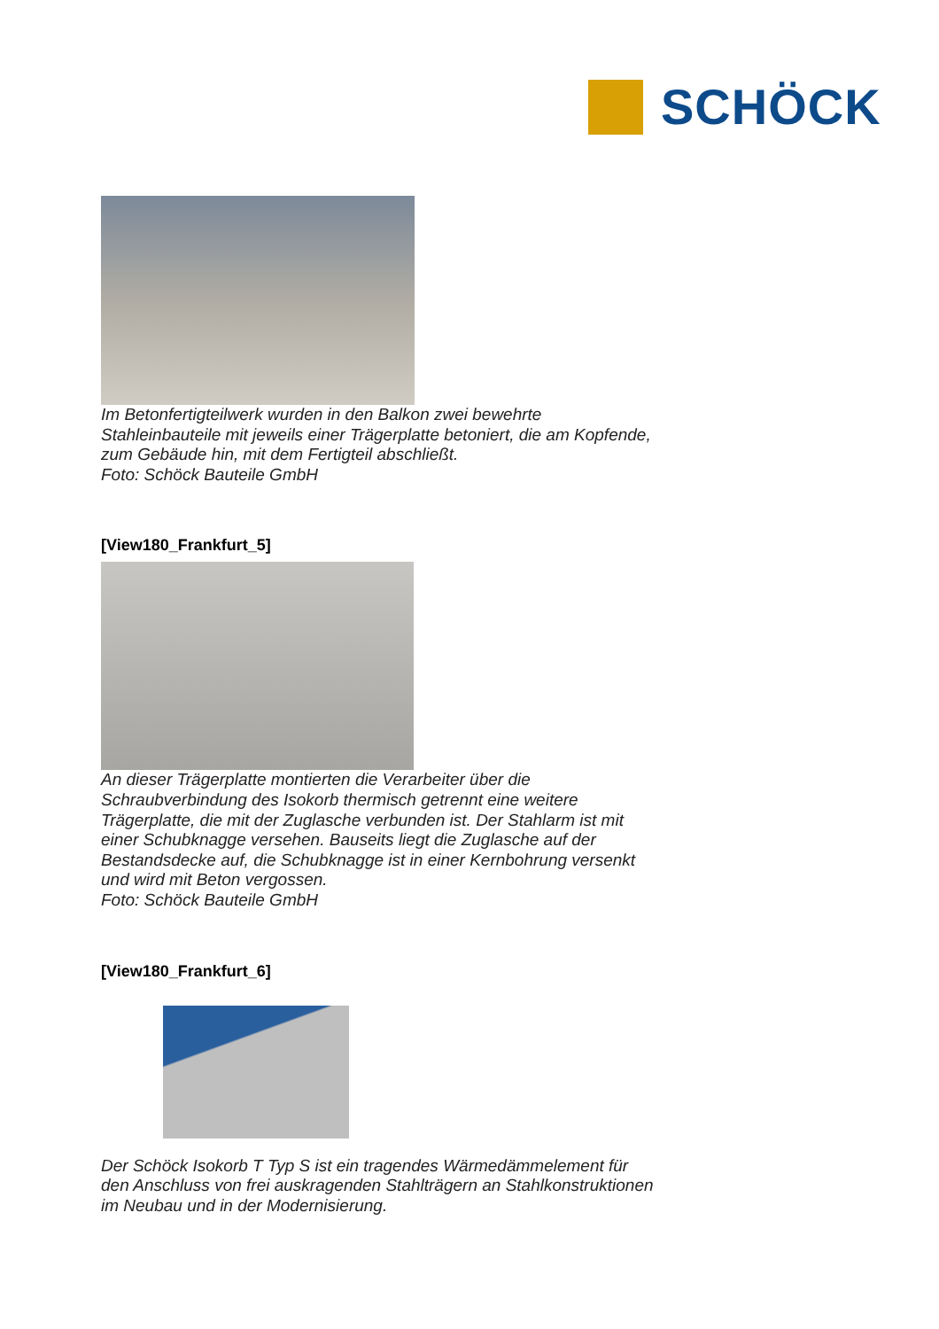SCHÖCK
Im Betonfertigteilwerk wurden in den Balkon zwei bewehrte
Stahleinbauteile mit jeweils einer Trägerplatte betoniert, die am Kopfende,
zum Gebäude hin, mit dem Fertigteil abschließt.
Foto: Schöck Bauteile GmbH
[View180_Frankfurt_5]
An dieser Trägerplatte montierten die Verarbeiter über die
Schraubverbindung des Isokorb thermisch getrennt eine weitere
Trägerplatte, die mit der Zuglasche verbunden ist. Der Stahlarm ist mit
einer Schubknagge versehen. Bauseits liegt die Zuglasche auf der
Bestandsdecke auf, die Schubknagge ist in einer Kernbohrung versenkt
und wird mit Beton vergossen.
Foto: Schöck Bauteile GmbH
[View180_Frankfurt_6]
Der Schöck Isokorb T Typ S ist ein tragendes Wärmedämmelement für
den Anschluss von frei auskragenden Stahlträgern an Stahlkonstruktionen
im Neubau und in der Modernisierung.